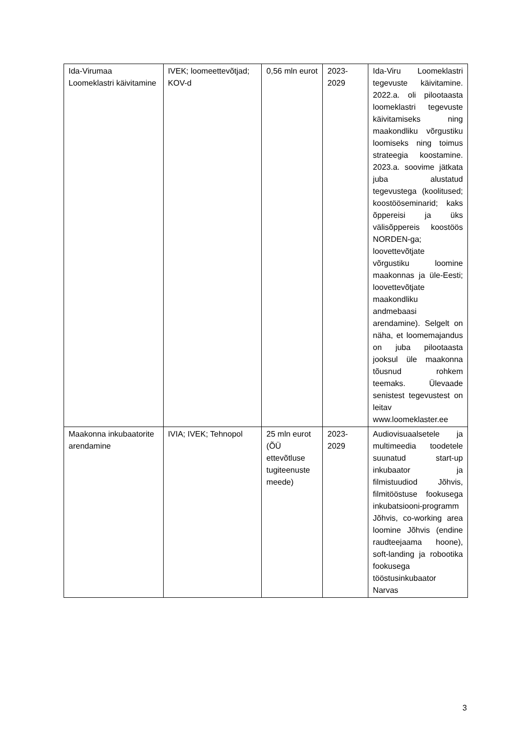| Ida-Virumaa Loomeklastri käivitamine | IVEK; loomeettevõtjad; KOV-d | 0,56 mln eurot | 2023-2029 | Ida-Viru Loomeklastri tegevuste käivitamine. 2022.a. oli pilootaasta loomeklastri tegevuste käivitamiseks ning maakondliku võrgustiku loomiseks ning toimus strateegia koostamine. 2023.a. soovime jätkata juba alustatud tegevustega (koolitused; koostööseminarid; kaks õppereisi ja üks välisõppereis koostöös NORDEN-ga; loovettevõtjate võrgustiku loomine maakonnas ja üle-Eesti; loovettevõtjate maakondliku andmebaasi arendamine). Selgelt on näha, et loomemajandus on juba pilootaasta jooksul üle maakonna tõusnud rohkem teemaks. Ülevaade senistest tegevustest on leitav www.loomeklaster.ee |
| Maakonna inkubaatorite arendamine | IVIA; IVEK; Tehnopol | 25 mln eurot (ÕÜ ettevõtluse tugiteenuste meede) | 2023-2029 | Audiovisuaalsetele ja multimeedia toodetele suunatud start-up inkubaator ja filmistuudiod Jõhvis, filmitööstuse fookusega inkubatsiooni-programm Jõhvis, co-working area loomine Jõhvis (endine raudteejaama hoone), soft-landing ja robootika fookusega tööstusinkubaator Narvas |
3